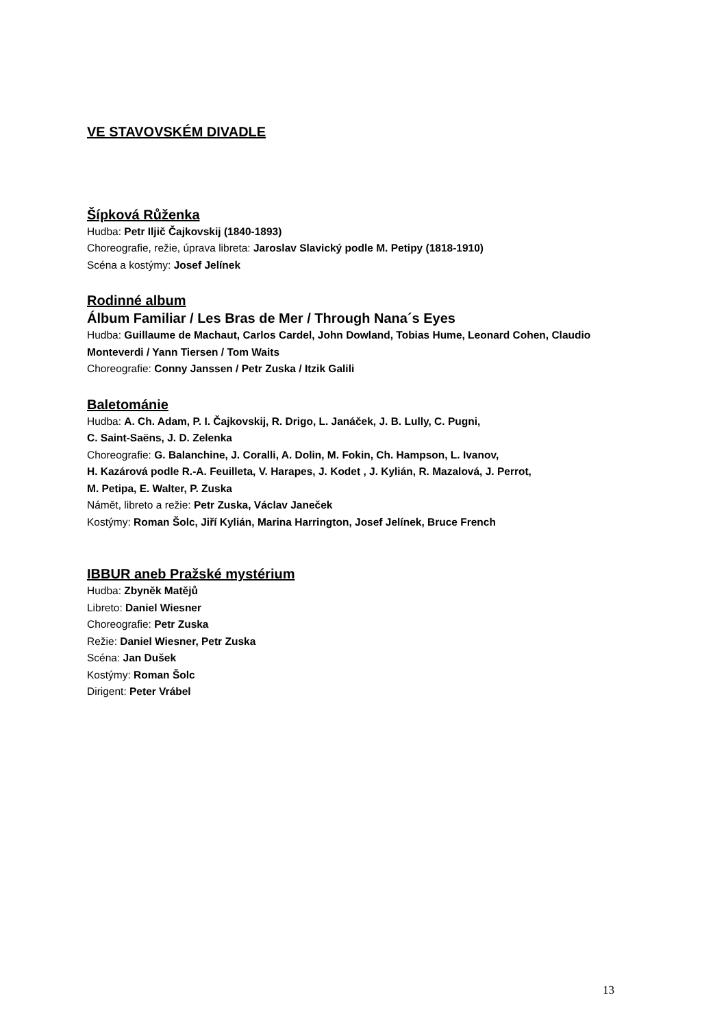VE STAVOVSKÉM DIVADLE
Šípková Růženka
Hudba: Petr Iljič Čajkovskij (1840-1893)
Choreografie, režie, úprava libreta: Jaroslav Slavický podle M. Petipy (1818-1910)
Scéna a kostýmy: Josef Jelínek
Rodinné album
Álbum Familiar / Les Bras de Mer / Through Nana´s Eyes
Hudba: Guillaume de Machaut, Carlos Cardel, John Dowland, Tobias Hume, Leonard Cohen, Claudio Monteverdi / Yann Tiersen / Tom Waits
Choreografie: Conny Janssen / Petr Zuska / Itzik Galili
Baletománie
Hudba: A. Ch. Adam, P. I. Čajkovskij, R. Drigo, L. Janáček, J. B. Lully, C. Pugni,
C. Saint-Saëns, J. D. Zelenka
Choreografie: G. Balanchine, J. Coralli, A. Dolin, M. Fokin, Ch. Hampson, L. Ivanov,
H. Kazárová podle R.-A. Feuilleta, V. Harapes, J. Kodet , J. Kylián, R. Mazalová, J. Perrot,
M. Petipa, E. Walter, P. Zuska
Námět, libreto a režie: Petr Zuska, Václav Janeček
Kostýmy: Roman Šolc, Jiří Kylián, Marina Harrington, Josef Jelínek, Bruce French
IBBUR aneb Pražské mystérium
Hudba: Zbyněk Matějů
Libreto: Daniel Wiesner
Choreografie: Petr Zuska
Režie: Daniel Wiesner, Petr Zuska
Scéna: Jan Dušek
Kostýmy: Roman Šolc
Dirigent: Peter Vrábel
13